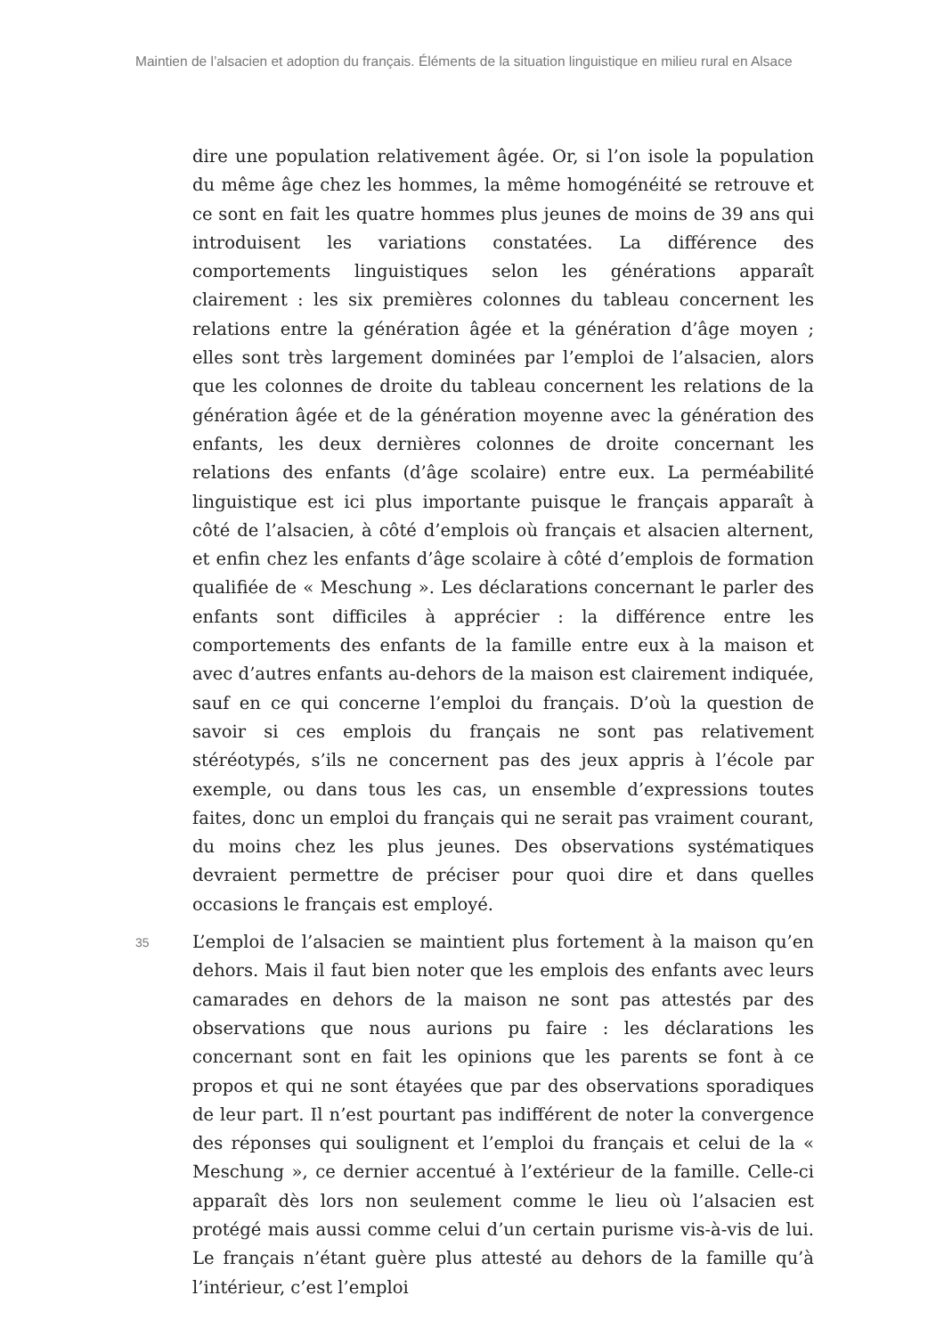Maintien de l’alsacien et adoption du français. Éléments de la situation linguistique en milieu rural en Alsace
dire une population relativement âgée. Or, si l’on isole la population du même âge chez les hommes, la même homogénéité se retrouve et ce sont en fait les quatre hommes plus jeunes de moins de 39 ans qui introduisent les variations constatées. La différence des comportements linguistiques selon les générations apparaît clairement : les six premières colonnes du tableau concernent les relations entre la génération âgée et la génération d’âge moyen ; elles sont très largement dominées par l’emploi de l’alsacien, alors que les colonnes de droite du tableau concernent les relations de la génération âgée et de la génération moyenne avec la génération des enfants, les deux dernières colonnes de droite concernant les relations des enfants (d’âge scolaire) entre eux. La perméabilité linguistique est ici plus importante puisque le français apparaît à côté de l’alsacien, à côté d’emplois où français et alsacien alternent, et enfin chez les enfants d’âge scolaire à côté d’emplois de formation qualifiée de « Meschung ». Les déclarations concernant le parler des enfants sont difficiles à apprécier : la différence entre les comportements des enfants de la famille entre eux à la maison et avec d’autres enfants au-dehors de la maison est clairement indiquée, sauf en ce qui concerne l’emploi du français. D’où la question de savoir si ces emplois du français ne sont pas relativement stéréotypés, s’ils ne concernent pas des jeux appris à l’école par exemple, ou dans tous les cas, un ensemble d’expressions toutes faites, donc un emploi du français qui ne serait pas vraiment courant, du moins chez les plus jeunes. Des observations systématiques devraient permettre de préciser pour quoi dire et dans quelles occasions le français est employé.
35
L’emploi de l’alsacien se maintient plus fortement à la maison qu’en dehors. Mais il faut bien noter que les emplois des enfants avec leurs camarades en dehors de la maison ne sont pas attestés par des observations que nous aurions pu faire : les déclarations les concernant sont en fait les opinions que les parents se font à ce propos et qui ne sont étayées que par des observations sporadiques de leur part. Il n’est pourtant pas indifférent de noter la convergence des réponses qui soulignent et l’emploi du français et celui de la « Meschung », ce dernier accentué à l’extérieur de la famille. Celle-ci apparaît dès lors non seulement comme le lieu où l’alsacien est protégé mais aussi comme celui d’un certain purisme vis-à-vis de lui. Le français n’étant guère plus attesté au dehors de la famille qu’à l’intérieur, c’est l’emploi